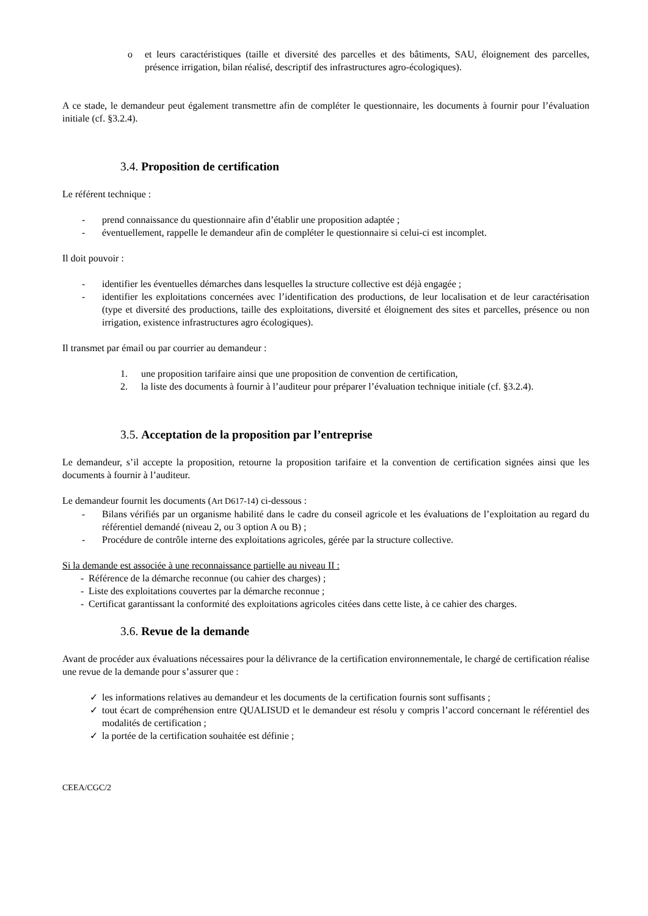o et leurs caractéristiques (taille et diversité des parcelles et des bâtiments, SAU, éloignement des parcelles, présence irrigation, bilan réalisé, descriptif des infrastructures agro-écologiques).
A ce stade, le demandeur peut également transmettre afin de compléter le questionnaire, les documents à fournir pour l’évaluation initiale (cf. §3.2.4).
3.4. Proposition de certification
Le référent technique :
- prend connaissance du questionnaire afin d’établir une proposition adaptée ;
- éventuellement, rappelle le demandeur afin de compléter le questionnaire si celui-ci est incomplet.
Il doit pouvoir :
- identifier les éventuelles démarches dans lesquelles la structure collective est déjà engagée ;
- identifier les exploitations concernées avec l’identification des productions, de leur localisation et de leur caractérisation (type et diversité des productions, taille des exploitations, diversité et éloignement des sites et parcelles, présence ou non irrigation, existence infrastructures agro écologiques).
Il transmet par émail ou par courrier au demandeur :
1. une proposition tarifaire ainsi que une proposition de convention de certification,
2. la liste des documents à fournir à l’auditeur pour préparer l’évaluation technique initiale (cf. §3.2.4).
3.5. Acceptation de la proposition par l’entreprise
Le demandeur, s’il accepte la proposition, retourne la proposition tarifaire et la convention de certification signées ainsi que les documents à fournir à l’auditeur.
Le demandeur fournit les documents (Art D617-14) ci-dessous :
- Bilans vérifiés par un organisme habilité dans le cadre du conseil agricole et les évaluations de l’exploitation au regard du référentiel demandé (niveau 2, ou 3 option A ou B) ;
- Procédure de contrôle interne des exploitations agricoles, gérée par la structure collective.
Si la demande est associée à une reconnaissance partielle au niveau II :
- Référence de la démarche reconnue (ou cahier des charges) ;
- Liste des exploitations couvertes par la démarche reconnue ;
- Certificat garantissant la conformité des exploitations agricoles citées dans cette liste, à ce cahier des charges.
3.6. Revue de la demande
Avant de procéder aux évaluations nécessaires pour la délivrance de la certification environnementale, le chargé de certification réalise une revue de la demande pour s’assurer que :
✓ les informations relatives au demandeur et les documents de la certification fournis sont suffisants ;
✓ tout écart de compréhension entre QUALISUD et le demandeur est résolu y compris l’accord concernant le référentiel des modalités de certification ;
✓ la portée de la certification souhaitée est définie ;
CEEA/CGC/2